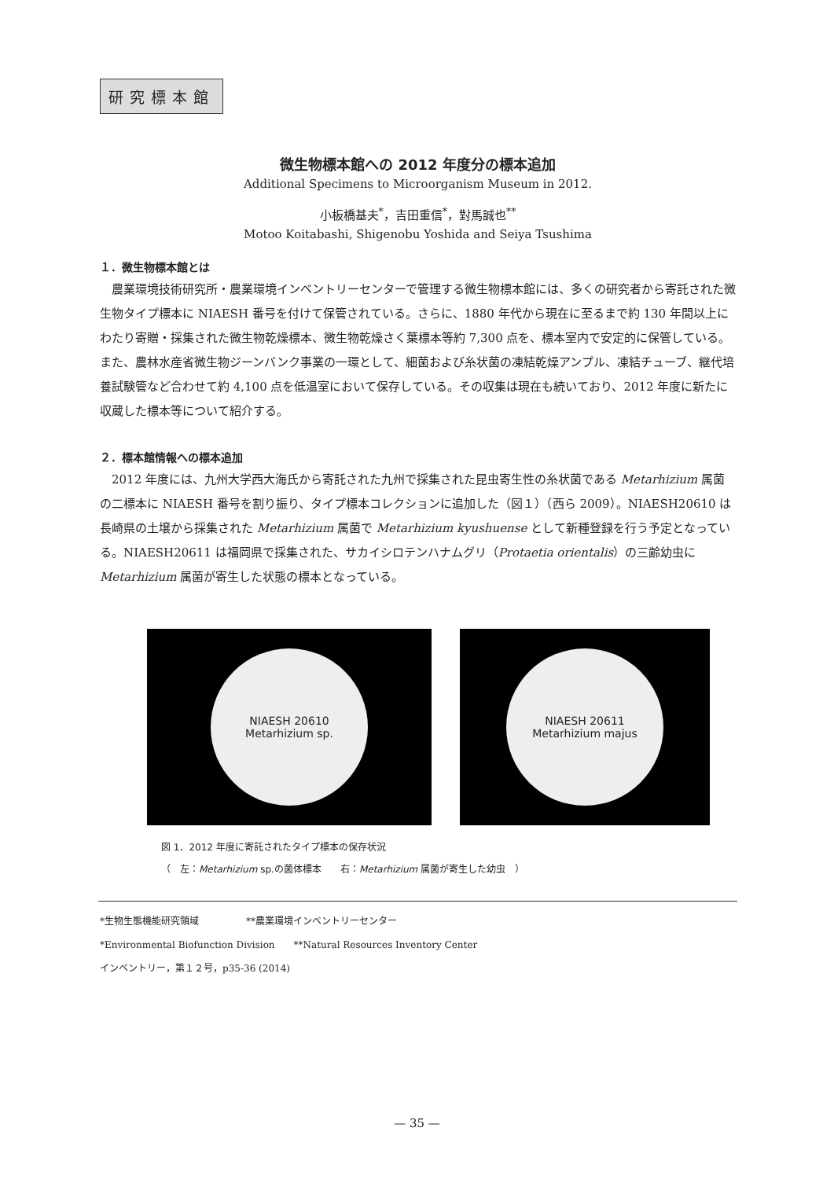研究標本館
微生物標本館への 2012 年度分の標本追加
Additional Specimens to Microorganism Museum in 2012.
小板橋基夫<sup>*</sup>，吉田重信<sup>*</sup>，對馬誠也<sup>**</sup>
Motoo Koitabashi, Shigenobu Yoshida and Seiya Tsushima
１．微生物標本館とは
農業環境技術研究所・農業環境インベントリーセンターで管理する微生物標本館には、多くの研究者から寄託された微生物タイプ標本に NIAESH 番号を付けて保管されている。さらに、1880 年代から現在に至るまで約 130 年間以上にわたり寄贈・採集された微生物乾燥標本、微生物乾燥さく葉標本等約 7,300 点を、標本室内で安定的に保管している。また、農林水産省微生物ジーンバンク事業の一環として、細菌および糸状菌の凍結乾燥アンプル、凍結チューブ、継代培養試験管など合わせて約 4,100 点を低温室において保存している。その収集は現在も続いており、2012 年度に新たに収蔵した標本等について紹介する。
２．標本館情報への標本追加
2012 年度には、九州大学西大海氏から寄託された九州で採集された昆虫寄生性の糸状菌である Metarhizium 属菌の二標本に NIAESH 番号を割り振り、タイプ標本コレクションに追加した（図１）（西ら 2009）。NIAESH20610 は長崎県の土壌から採集された Metarhizium 属菌で Metarhizium kyushuense として新種登録を行う予定となっている。NIAESH20611 は福岡県で採集された、サカイシロテンハナムグリ（Protaetia orientalis）の三齢幼虫に Metarhizium 属菌が寄生した状態の標本となっている。
NIAESH 20610
Metarhizium sp.
NIAESH 20611
Metarhizium majus
図 1．2012 年度に寄託されたタイプ標本の保存状況
（　左：Metarhizium sp.の菌体標本　　右：Metarhizium 属菌が寄生した幼虫　）
*生物生態機能研究領域　　　　　**農業環境インベントリーセンター
*Environmental Biofunction Division　　**Natural Resources Inventory Center
インベントリー，第１２号，p35-36 (2014)
— 35 —